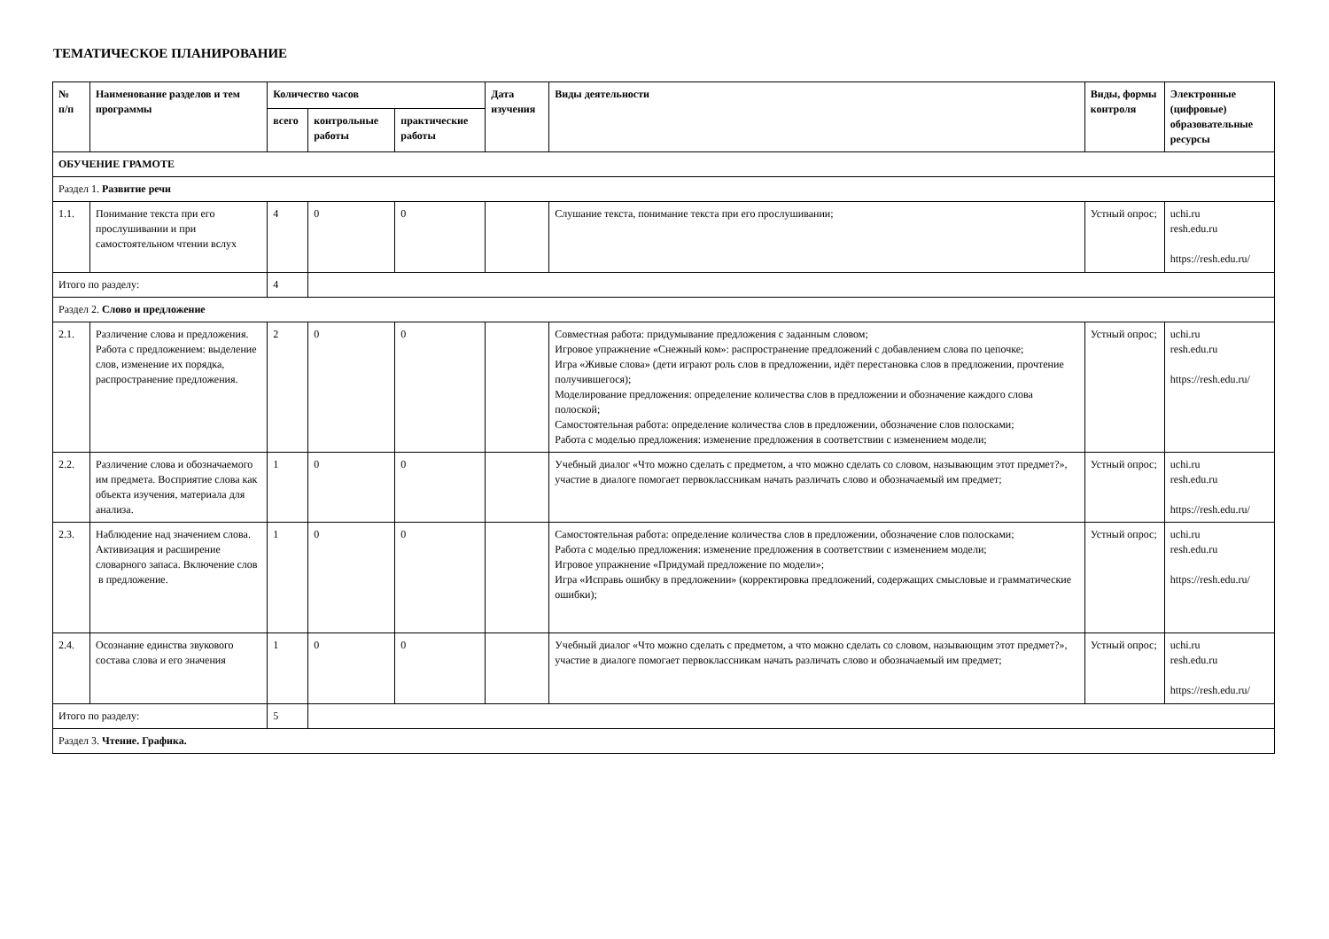ТЕМАТИЧЕСКОЕ ПЛАНИРОВАНИЕ
| № п/п | Наименование разделов и тем программы | Количество часов | | | Дата изучения | Виды деятельности | Виды, формы контроля | Электронные (цифровые) образовательные ресурсы |
| --- | --- | --- | --- | --- | --- | --- | --- | --- |
| | | всего | контрольные работы | практические работы | | | | |
| ОБУЧЕНИЕ ГРАМОТЕ | | | | | | | | |
| Раздел 1. Развитие речи | | | | | | | | |
| 1.1. | Понимание текста при его прослушивании и при самостоятельном чтении вслух | 4 | 0 | 0 | | Слушание текста, понимание текста при его прослушивании; | Устный опрос; | uchi.ru resh.edu.ru https://resh.edu.ru/ |
| Итого по разделу: | | 4 | | | | | | |
| Раздел 2. Слово и предложение | | | | | | | | |
| 2.1. | Различение слова и предложения. Работа с предложением: выделение слов, изменение их порядка, распространение предложения. | 2 | 0 | 0 | | Совместная работа: придумывание предложения с заданным словом; Игровое упражнение «Снежный ком»: распространение предложений с добавлением слова по цепочке; Игра «Живые слова» (дети играют роль слов в предложении, идёт перестановка слов в предложении, прочтение получившегося); Моделирование предложения: определение количества слов в предложении и обозначение каждого слова полоской; Самостоятельная работа: определение количества слов в предложении, обозначение слов полосками; Работа с моделью предложения: изменение предложения в соответствии с изменением модели; | Устный опрос; | uchi.ru resh.edu.ru https://resh.edu.ru/ |
| 2.2. | Различение слова и обозначаемого им предмета. Восприятие слова как объекта изучения, материала для анализа. | 1 | 0 | 0 | | Учебный диалог «Что можно сделать с предметом, а что можно сделать со словом, называющим этот предмет?», участие в диалоге помогает первоклассникам начать различать слово и обозначаемый им предмет; | Устный опрос; | uchi.ru resh.edu.ru https://resh.edu.ru/ |
| 2.3. | Наблюдение над значением слова. Активизация и расширение словарного запаса. Включение слов в предложение. | 1 | 0 | 0 | | Самостоятельная работа: определение количества слов в предложении, обозначение слов полосками; Работа с моделью предложения: изменение предложения в соответствии с изменением модели; Игровое упражнение «Придумай предложение по модели»; Игра «Исправь ошибку в предложении» (корректировка предложений, содержащих смысловые и грамматические ошибки); | Устный опрос; | uchi.ru resh.edu.ru https://resh.edu.ru/ |
| 2.4. | Осознание единства звукового состава слова и его значения | 1 | 0 | 0 | | Учебный диалог «Что можно сделать с предметом, а что можно сделать со словом, называющим этот предмет?», участие в диалоге помогает первоклассникам начать различать слово и обозначаемый им предмет; | Устный опрос; | uchi.ru resh.edu.ru https://resh.edu.ru/ |
| Итого по разделу: | | 5 | | | | | | |
| Раздел 3. Чтение. Графика. | | | | | | | | |